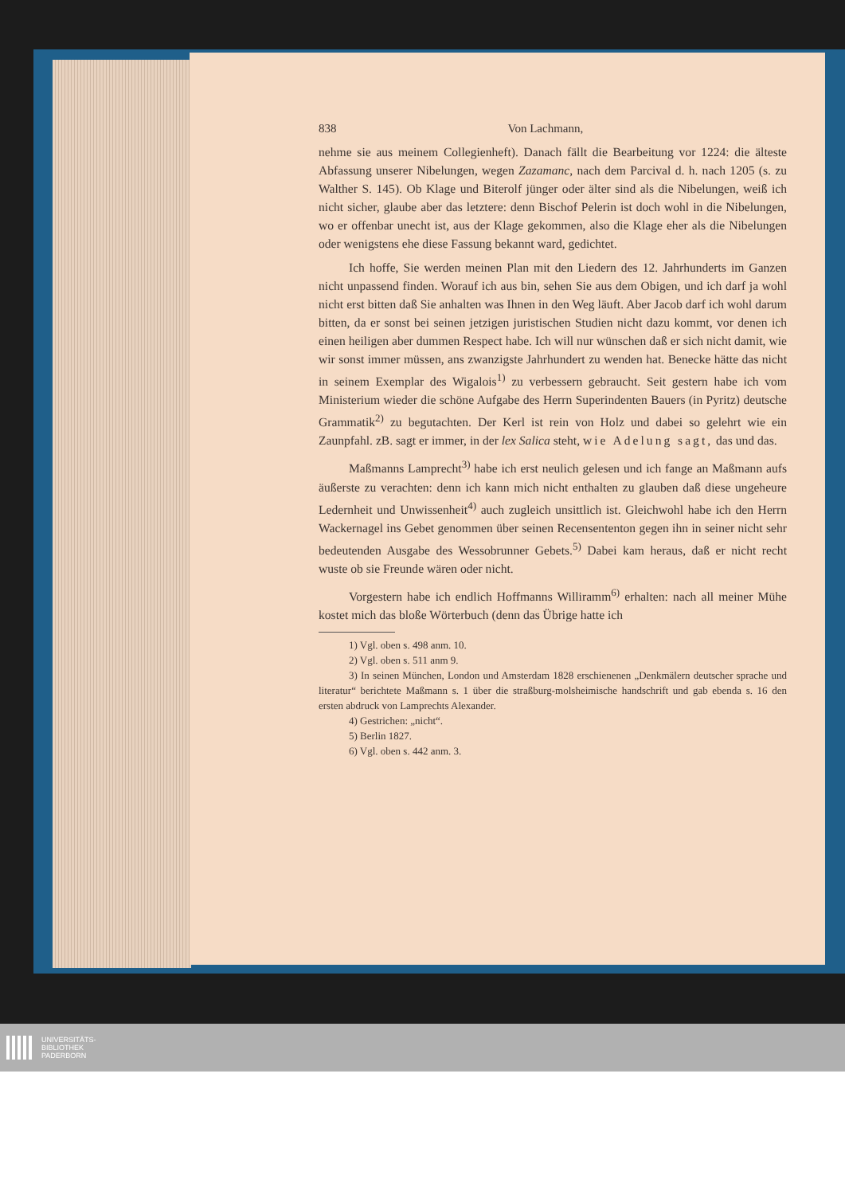838 Von Lachmann,
nehme sie aus meinem Collegienheft). Danach fällt die Bearbeitung vor 1224: die älteste Abfassung unserer Nibelungen, wegen Zazamanc, nach dem Parcival d. h. nach 1205 (s. zu Walther S. 145). Ob Klage und Biterolf jünger oder älter sind als die Nibelungen, weiß ich nicht sicher, glaube aber das letztere: denn Bischof Pelerin ist doch wohl in die Nibelungen, wo er offenbar unecht ist, aus der Klage gekommen, also die Klage eher als die Nibelungen oder wenigstens ehe diese Fassung bekannt ward, gedichtet.
Ich hoffe, Sie werden meinen Plan mit den Liedern des 12. Jahrhunderts im Ganzen nicht unpassend finden. Worauf ich aus bin, sehen Sie aus dem Obigen, und ich darf ja wohl nicht erst bitten daß Sie anhalten was Ihnen in den Weg läuft. Aber Jacob darf ich wohl darum bitten, da er sonst bei seinen jetzigen juristischen Studien nicht dazu kommt, vor denen ich einen heiligen aber dummen Respect habe. Ich will nur wünschen daß er sich nicht damit, wie wir sonst immer müssen, ans zwanzigste Jahrhundert zu wenden hat. Benecke hätte das nicht in seinem Exemplar des Wigalois<sup>1)</sup> zu verbessern gebraucht. Seit gestern habe ich vom Ministerium wieder die schöne Aufgabe des Herrn Superindenten Bauers (in Pyritz) deutsche Grammatik<sup>2)</sup> zu begutachten. Der Kerl ist rein von Holz und dabei so gelehrt wie ein Zaunpfahl. zB. sagt er immer, in der lex Salica steht, wie Adelung sagt, das und das.
Maßmanns Lamprecht<sup>3)</sup> habe ich erst neulich gelesen und ich fange an Maßmann aufs äußerste zu verachten: denn ich kann mich nicht enthalten zu glauben daß diese ungeheure Ledernheit und Unwissenheit<sup>4)</sup> auch zugleich unsittlich ist. Gleichwohl habe ich den Herrn Wackernagel ins Gebet genommen über seinen Recensententon gegen ihn in seiner nicht sehr bedeutenden Ausgabe des Wessobrunner Gebets.<sup>5)</sup> Dabei kam heraus, daß er nicht recht wuste ob sie Freunde wären oder nicht.
Vorgestern habe ich endlich Hoffmanns Williramm<sup>6)</sup> erhalten: nach all meiner Mühe kostet mich das bloße Wörterbuch (denn das Übrige hatte ich
1) Vgl. oben s. 498 anm. 10.
2) Vgl. oben s. 511 anm 9.
3) In seinen München, London und Amsterdam 1828 erschienenen „Denkmälern deutscher sprache und literatur“ berichtete Maßmann s. 1 über die straßburg-molsheimische handschrift und gab ebenda s. 16 den ersten abdruck von Lamprechts Alexander.
4) Gestrichen: „nicht“.
5) Berlin 1827.
6) Vgl. oben s. 442 anm. 3.
UNIVERSITÄTS-
BIBLIOTHEK
PADERBORN